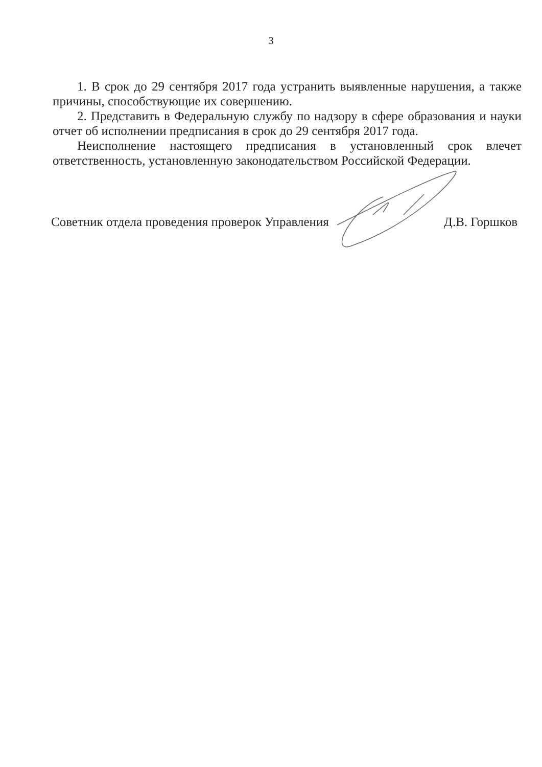3
1. В срок до 29 сентября 2017 года устранить выявленные нарушения, а также причины, способствующие их совершению.
2. Представить в Федеральную службу по надзору в сфере образования и науки отчет об исполнении предписания в срок до 29 сентября 2017 года.
Неисполнение настоящего предписания в установленный срок влечет ответственность, установленную законодательством Российской Федерации.
Советник отдела проведения проверок Управления Д.В. Горшков